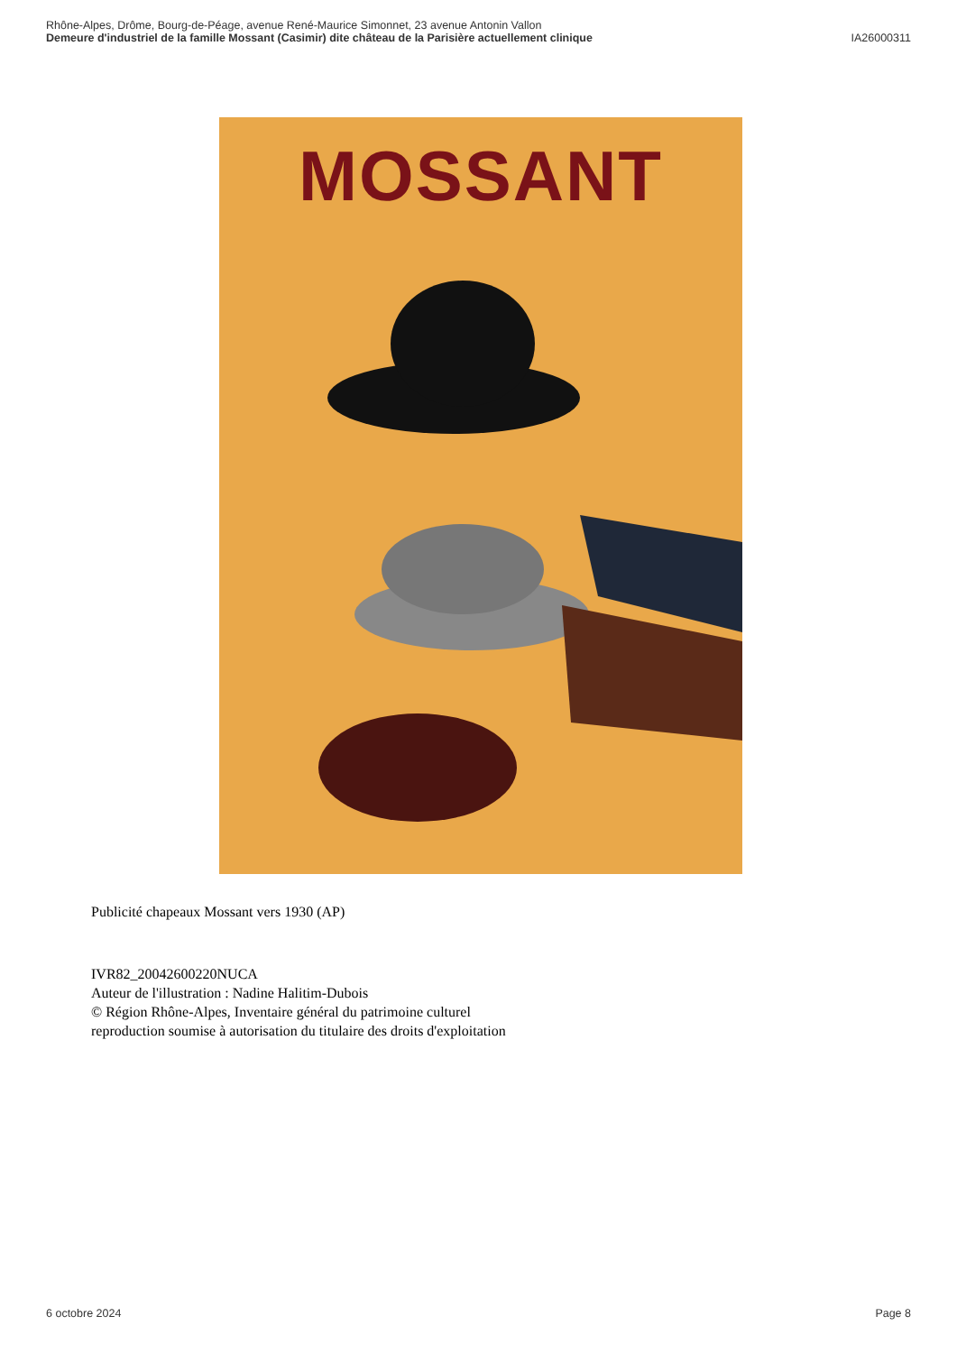Rhône-Alpes, Drôme, Bourg-de-Péage, avenue René-Maurice Simonnet, 23 avenue Antonin Vallon
Demeure d'industriel de la famille Mossant (Casimir) dite château de la Parisière actuellement clinique IA26000311
MOSSANT
Publicité chapeaux Mossant vers 1930 (AP)
IVR82_20042600220NUCA
Auteur de l'illustration : Nadine Halitim-Dubois
© Région Rhône-Alpes, Inventaire général du patrimoine culturel
reproduction soumise à autorisation du titulaire des droits d'exploitation
6 octobre 2024 Page 8